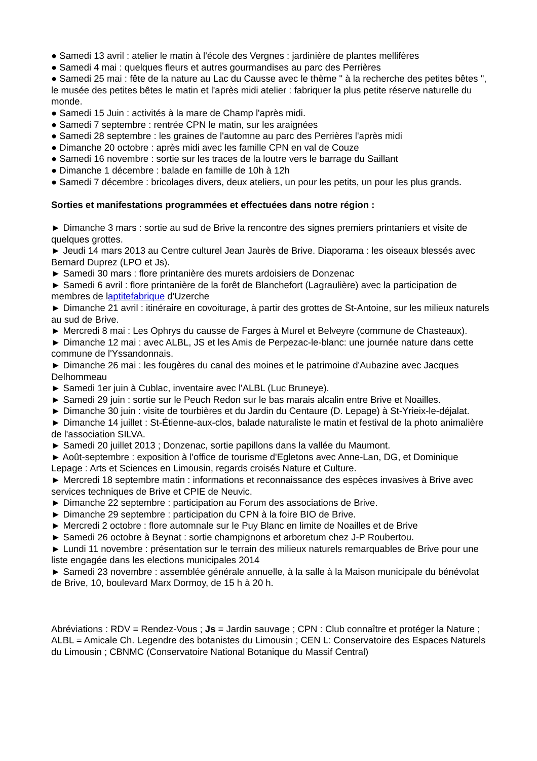● Samedi 13 avril : atelier le matin à l'école des Vergnes : jardinière de plantes mellifères
● Samedi 4 mai : quelques fleurs et autres gourmandises au parc des Perrières
● Samedi 25 mai : fête de la nature au Lac du Causse avec le thème " à la recherche des petites bêtes ", le musée des petites bêtes le matin et l'après midi atelier : fabriquer la plus petite réserve naturelle du monde.
● Samedi 15 Juin : activités à la mare de Champ l'après midi.
● Samedi 7 septembre : rentrée CPN le matin, sur les araignées
● Samedi 28 septembre : les graines de l'automne au parc des Perrières l'après midi
● Dimanche 20 octobre : après midi avec les famille CPN en val de Couze
● Samedi 16 novembre : sortie sur les traces de la loutre vers le barrage du Saillant
● Dimanche 1 décembre : balade en famille de 10h à 12h
● Samedi 7 décembre : bricolages divers, deux ateliers, un pour les petits, un pour les plus grands.
Sorties et manifestations programmées et effectuées dans notre région :
► Dimanche 3 mars : sortie au sud de Brive la rencontre des signes premiers printaniers et visite de quelques grottes.
► Jeudi 14 mars 2013 au Centre culturel Jean Jaurès de Brive. Diaporama : les oiseaux blessés avec Bernard Duprez (LPO et Js).
► Samedi 30 mars : flore printanière des murets ardoisiers de Donzenac
► Samedi 6 avril : flore printanière de la forêt de Blanchefort (Lagraulière) avec la participation de membres de laptitefabrique d'Uzerche
► Dimanche 21 avril : itinéraire en covoiturage, à partir des grottes de St-Antoine, sur les milieux naturels au sud de Brive.
► Mercredi 8 mai : Les Ophrys du causse de Farges à Murel et Belveyre (commune de Chasteaux).
► Dimanche 12 mai : avec ALBL, JS et les Amis de Perpezac-le-blanc: une journée nature dans cette commune de l'Yssandonnais.
► Dimanche 26 mai : les fougères du canal des moines et le patrimoine d'Aubazine avec Jacques Delhommeau
► Samedi 1er juin à Cublac, inventaire avec l'ALBL (Luc Bruneye).
► Samedi 29 juin : sortie sur le Peuch Redon sur le bas marais alcalin entre Brive et Noailles.
► Dimanche 30 juin : visite de tourbières et du Jardin du Centaure (D. Lepage) à St-Yrieix-le-déjalat.
► Dimanche 14 juillet : St-Étienne-aux-clos, balade naturaliste le matin et festival de la photo animalière de l'association SILVA.
► Samedi 20 juillet 2013 ; Donzenac, sortie papillons dans la vallée du Maumont.
► Août-septembre : exposition à l'office de tourisme d'Egletons avec Anne-Lan, DG, et Dominique Lepage : Arts et Sciences en Limousin, regards croisés Nature et Culture.
► Mercredi 18 septembre matin : informations et reconnaissance des espèces invasives à Brive avec services techniques de Brive et CPIE de Neuvic.
► Dimanche 22 septembre : participation au Forum des associations de Brive.
► Dimanche 29 septembre : participation du CPN à la foire BIO de Brive.
► Mercredi 2 octobre : flore automnale sur le Puy Blanc en limite de Noailles et de Brive
► Samedi 26 octobre à Beynat : sortie champignons et arboretum chez J-P Roubertou.
► Lundi 11 novembre : présentation sur le terrain des milieux naturels remarquables de Brive pour une liste engagée dans les elections municipales 2014
► Samedi 23 novembre : assemblée générale annuelle, à la salle à la Maison municipale du bénévolat de Brive, 10, boulevard Marx Dormoy, de 15 h à 20 h.
Abréviations : RDV = Rendez-Vous ; Js = Jardin sauvage ; CPN : Club connaître et protéger la Nature ; ALBL = Amicale Ch. Legendre des botanistes du Limousin ; CEN L: Conservatoire des Espaces Naturels du Limousin ; CBNMC (Conservatoire National Botanique du Massif Central)